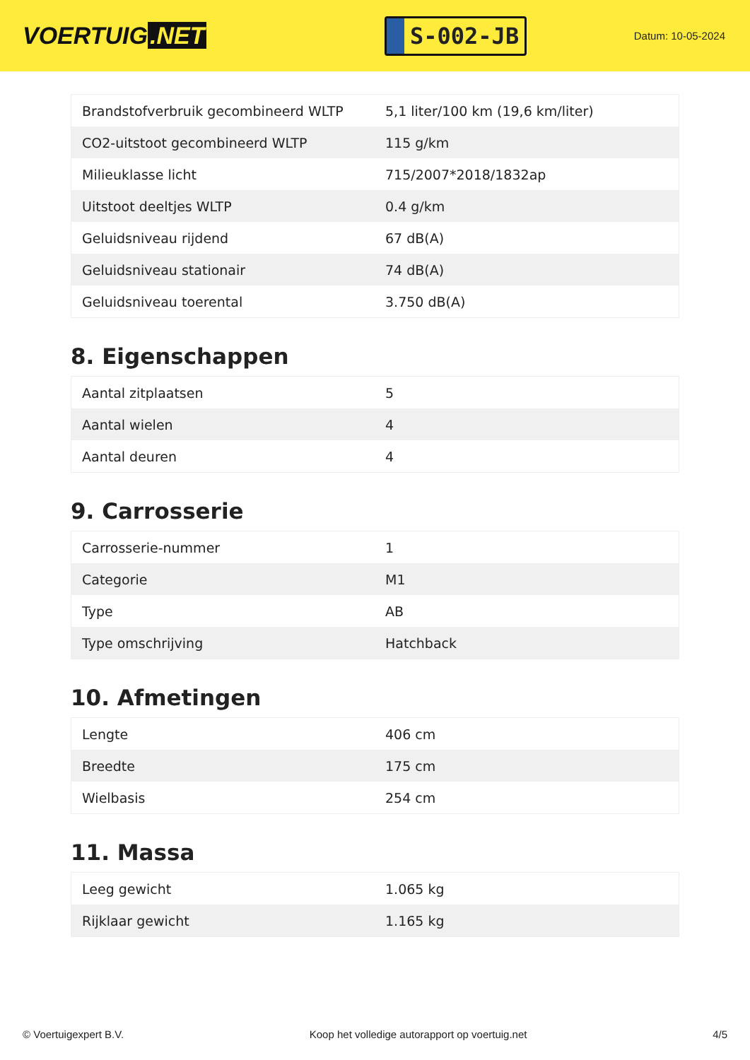VOERTUIG.NET
S-002-JB
Datum: 10-05-2024
| Brandstofverbruik gecombineerd WLTP | 5,1 liter/100 km (19,6 km/liter) |
| CO2-uitstoot gecombineerd WLTP | 115 g/km |
| Milieuklasse licht | 715/2007*2018/1832ap |
| Uitstoot deeltjes WLTP | 0.4 g/km |
| Geluidsniveau rijdend | 67 dB(A) |
| Geluidsniveau stationair | 74 dB(A) |
| Geluidsniveau toerental | 3.750 dB(A) |
8. Eigenschappen
| Aantal zitplaatsen | 5 |
| Aantal wielen | 4 |
| Aantal deuren | 4 |
9. Carrosserie
| Carrosserie-nummer | 1 |
| Categorie | M1 |
| Type | AB |
| Type omschrijving | Hatchback |
10. Afmetingen
| Lengte | 406 cm |
| Breedte | 175 cm |
| Wielbasis | 254 cm |
11. Massa
| Leeg gewicht | 1.065 kg |
| Rijklaar gewicht | 1.165 kg |
© Voertuigexpert B.V. Koop het volledige autorapport op voertuig.net 4/5